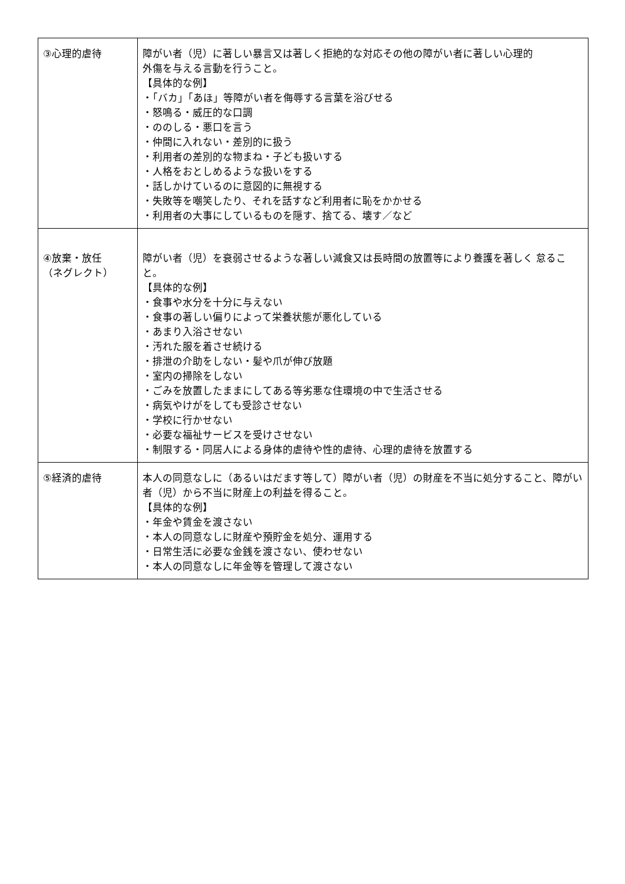| ③心理的虐待 | 障がい者（児）に著しい暴言又は著しく拒絶的な対応その他の障がい者に著しい心理的 外傷を与える言動を行うこと。 【具体的な例】 ・「バカ」「あほ」等障がい者を侮辱する言葉を浴びせる ・怒鳴る・威圧的な口調 ・ののしる・悪口を言う ・仲間に入れない・差別的に扱う ・利用者の差別的な物まね・子ども扱いする ・人格をおとしめるような扱いをする ・話しかけているのに意図的に無視する ・失敗等を嘲笑したり、それを話すなど利用者に恥をかかせる ・利用者の大事にしているものを隠す、捨てる、壊す／など |
| ④放棄・放任 （ネグレクト） | 障がい者（児）を衰弱させるような著しい減食又は長時間の放置等により養護を著しく 怠ること。 【具体的な例】 ・食事や水分を十分に与えない ・食事の著しい偏りによって栄養状態が悪化している ・あまり入浴させない ・汚れた服を着させ続ける ・排泄の介助をしない・髪や爪が伸び放題 ・室内の掃除をしない ・ごみを放置したままにしてある等劣悪な住環境の中で生活させる ・病気やけがをしても受診させない ・学校に行かせない ・必要な福祉サービスを受けさせない ・制限する・同居人による身体的虐待や性的虐待、心理的虐待を放置する |
| ⑤経済的虐待 | 本人の同意なしに（あるいはだます等して）障がい者（児）の財産を不当に処分すること、障がい者（児）から不当に財産上の利益を得ること。 【具体的な例】 ・年金や賃金を渡さない ・本人の同意なしに財産や預貯金を処分、運用する ・日常生活に必要な金銭を渡さない、使わせない ・本人の同意なしに年金等を管理して渡さない |